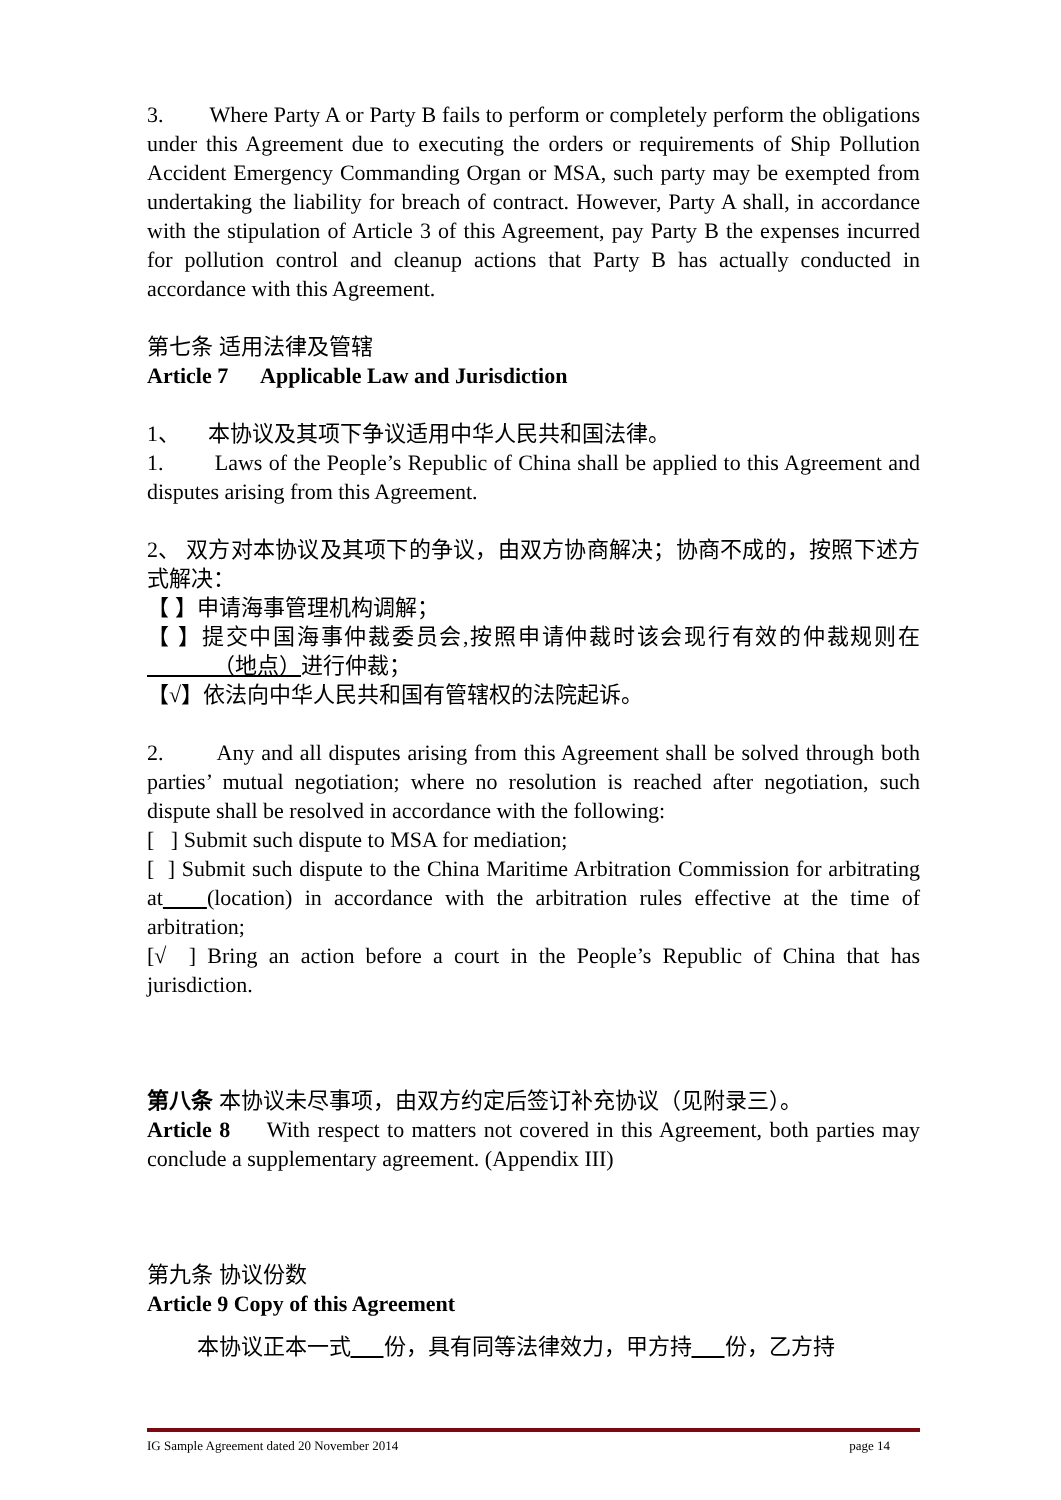3. Where Party A or Party B fails to perform or completely perform the obligations under this Agreement due to executing the orders or requirements of Ship Pollution Accident Emergency Commanding Organ or MSA, such party may be exempted from undertaking the liability for breach of contract. However, Party A shall, in accordance with the stipulation of Article 3 of this Agreement, pay Party B the expenses incurred for pollution control and cleanup actions that Party B has actually conducted in accordance with this Agreement.
第七条 适用法律及管辖
Article 7 Applicable Law and Jurisdiction
1、 本协议及其项下争议适用中华人民共和国法律。
1. Laws of the People’s Republic of China shall be applied to this Agreement and disputes arising from this Agreement.
2、 双方对本协议及其项下的争议，由双方协商解决；协商不成的，按照下述方式解决：
【 】申请海事管理机构调解；
【 】提交中国海事仲裁委员会,按照申请仲裁时该会现行有效的仲裁规则在 （地点）进行仲裁；
【√】依法向中华人民共和国有管辖权的法院起诉。
2. Any and all disputes arising from this Agreement shall be solved through both parties’ mutual negotiation; where no resolution is reached after negotiation, such dispute shall be resolved in accordance with the following:
[ ] Submit such dispute to MSA for mediation;
[ ] Submit such dispute to the China Maritime Arbitration Commission for arbitrating at (location) in accordance with the arbitration rules effective at the time of arbitration;
[√ ] Bring an action before a court in the People’s Republic of China that has jurisdiction.
第八条 本协议未尽事项，由双方约定后签订补充协议（见附录三）。
Article 8 With respect to matters not covered in this Agreement, both parties may conclude a supplementary agreement. (Appendix III)
第九条 协议份数
Article 9 Copy of this Agreement
本协议正本一式 份，具有同等法律效力，甲方持 份，乙方持
IG Sample Agreement dated 20 November 2014 page 14